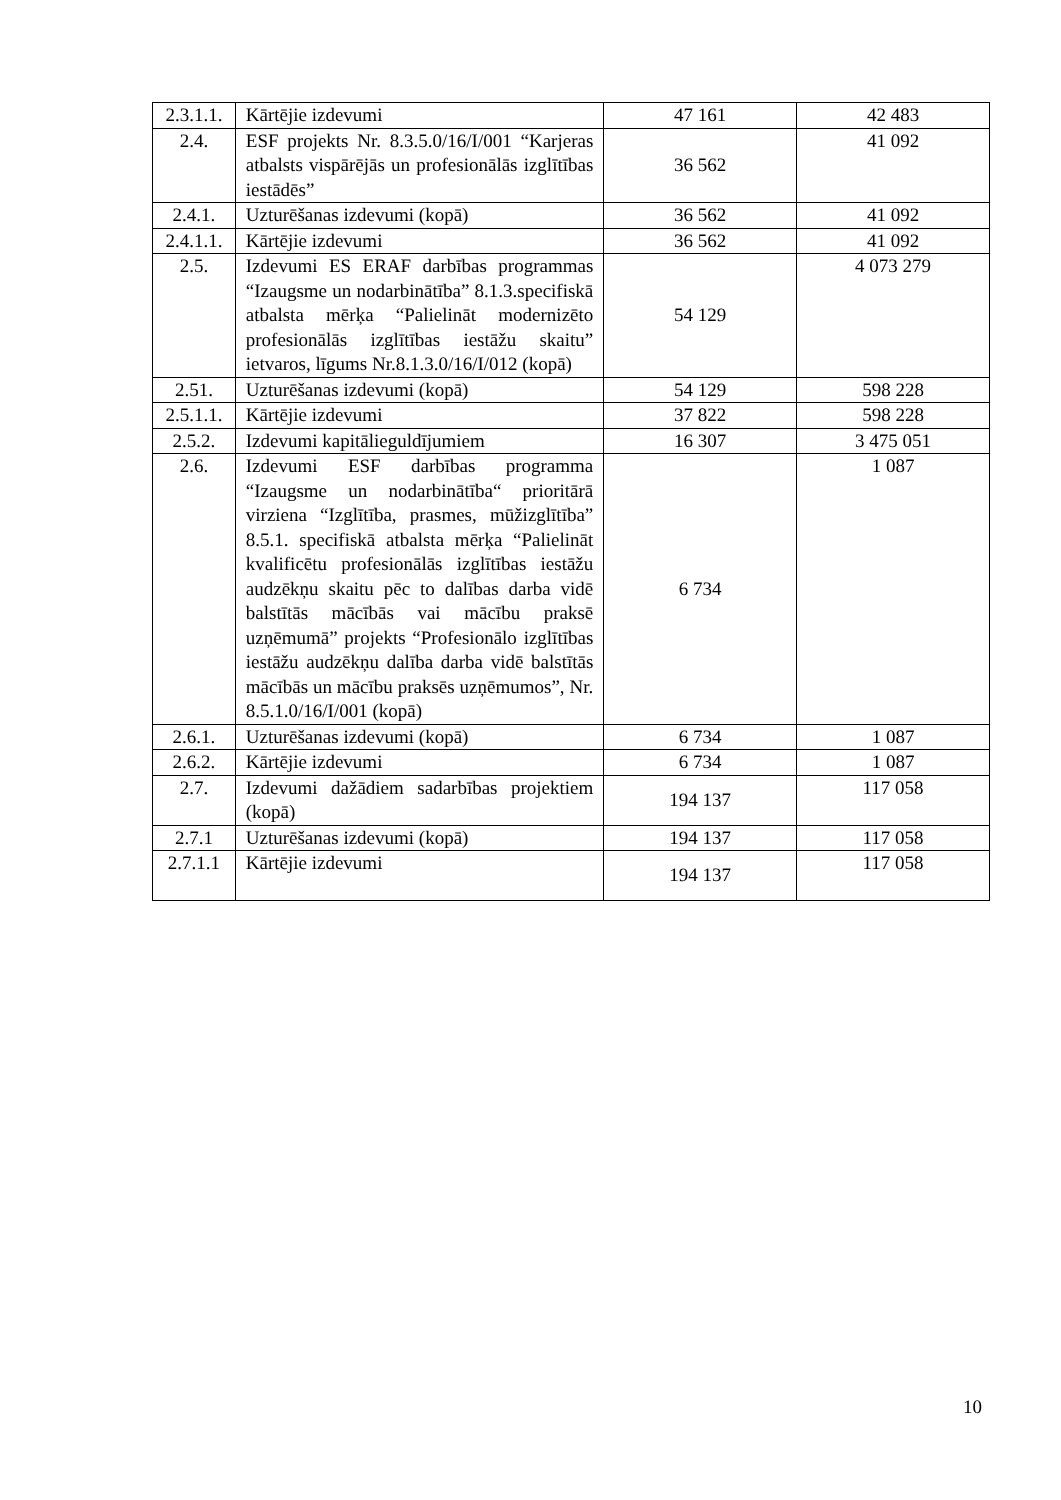| 2.3.1.1. | Kārtējie izdevumi | 47 161 | 42 483 |
| 2.4. | ESF projekts Nr. 8.3.5.0/16/I/001 “Karjeras atbalsts vispārējās un profesionālās izglītības iestādēs” | 36 562 | 41 092 |
| 2.4.1. | Uzturēšanas izdevumi (kopā) | 36 562 | 41 092 |
| 2.4.1.1. | Kārtējie izdevumi | 36 562 | 41 092 |
| 2.5. | Izdevumi ES ERAF darbības programmas “Izaugsme un nodarbinātība” 8.1.3.specifiskā atbalsta mērķa “Palielināt modernizēto profesionālās izglītības iestāžu skaitu” ietvaros, līgums Nr.8.1.3.0/16/I/012 (kopā) | 54 129 | 4 073 279 |
| 2.51. | Uzturēšanas izdevumi (kopā) | 54 129 | 598 228 |
| 2.5.1.1. | Kārtējie izdevumi | 37 822 | 598 228 |
| 2.5.2. | Izdevumi kapitālieguldījumiem | 16 307 | 3 475 051 |
| 2.6. | Izdevumi ESF darbības programma “Izaugsme un nodarbinātība“ prioritārā virziena “Izglītība, prasmes, mūžizglītība” 8.5.1. specifiskā atbalsta mērķa “Palielināt kvalificētu profesionālās izglītības iestāžu audzēkņu skaitu pēc to dalības darba vidē balstītās mācībās vai mācību praksē uzņēmumā” projekts “Profesionālo izglītības iestāžu audzēkņu dalība darba vidē balstītās mācībās un mācību praksēs uzņēmumos”, Nr. 8.5.1.0/16/I/001 (kopā) | 6 734 | 1 087 |
| 2.6.1. | Uzturēšanas izdevumi (kopā) | 6 734 | 1 087 |
| 2.6.2. | Kārtējie izdevumi | 6 734 | 1 087 |
| 2.7. | Izdevumi dažādiem sadarbības projektiem (kopā) | 194 137 | 117 058 |
| 2.7.1 | Uzturēšanas izdevumi (kopā) | 194 137 | 117 058 |
| 2.7.1.1 | Kārtējie izdevumi | 194 137 | 117 058 |
10